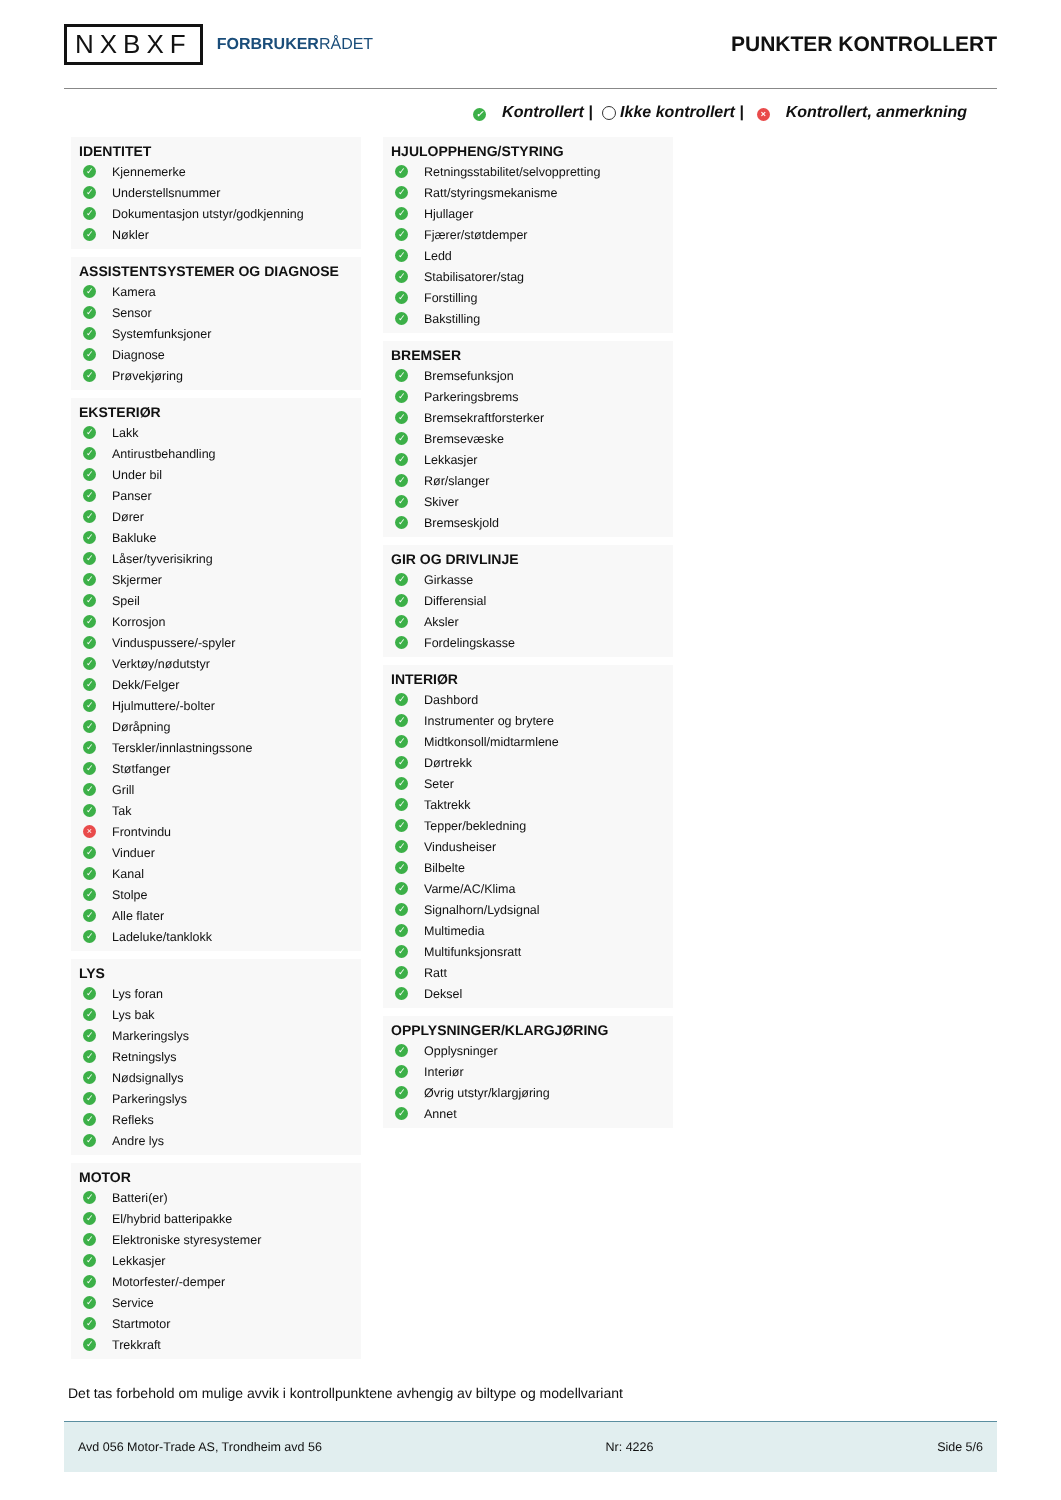NXBXF
FORBRUKERRÅDET
PUNKTER KONTROLLERT
✓ Kontrollert | Ikke kontrollert | × Kontrollert, anmerkning
IDENTITET
✓ Kjennemerke
✓ Understellsnummer
✓ Dokumentasjon utstyr/godkjenning
✓ Nøkler
ASSISTENTSYSTEMER OG DIAGNOSE
✓ Kamera
✓ Sensor
✓ Systemfunksjoner
✓ Diagnose
✓ Prøvekjøring
EKSTERIØR
✓ Lakk
✓ Antirustbehandling
✓ Under bil
✓ Panser
✓ Dører
✓ Bakluke
✓ Låser/tyverisikring
✓ Skjermer
✓ Speil
✓ Korrosjon
✓ Vinduspussere/-spyler
✓ Verktøy/nødutstyr
✓ Dekk/Felger
✓ Hjulmuttere/-bolter
✓ Døråpning
✓ Terskler/innlastningssone
✓ Støtfanger
✓ Grill
✓ Tak
× Frontvindu
✓ Vinduer
✓ Kanal
✓ Stolpe
✓ Alle flater
✓ Ladeluke/tanklokk
LYS
✓ Lys foran
✓ Lys bak
✓ Markeringslys
✓ Retningslys
✓ Nødsignallys
✓ Parkeringslys
✓ Refleks
✓ Andre lys
MOTOR
✓ Batteri(er)
✓ El/hybrid batteripakke
✓ Elektroniske styresystemer
✓ Lekkasjer
✓ Motorfester/-demper
✓ Service
✓ Startmotor
✓ Trekkraft
HJULOPPHENG/STYRING
✓ Retningsstabilitet/selvoppretting
✓ Ratt/styringsmekanisme
✓ Hjullager
✓ Fjærer/støtdemper
✓ Ledd
✓ Stabilisatorer/stag
✓ Forstilling
✓ Bakstilling
BREMSER
✓ Bremsefunksjon
✓ Parkeringsbrems
✓ Bremsekraftforsterker
✓ Bremsevæske
✓ Lekkasjer
✓ Rør/slanger
✓ Skiver
✓ Bremseskjold
GIR OG DRIVLINJE
✓ Girkasse
✓ Differensial
✓ Aksler
✓ Fordelingskasse
INTERIØR
✓ Dashbord
✓ Instrumenter og brytere
✓ Midtkonsoll/midtarmlene
✓ Dørtrekk
✓ Seter
✓ Taktrekk
✓ Tepper/bekledning
✓ Vindusheiser
✓ Bilbelte
✓ Varme/AC/Klima
✓ Signalhorn/Lydsignal
✓ Multimedia
✓ Multifunksjonsratt
✓ Ratt
✓ Deksel
OPPLYSNINGER/KLARGJØRING
✓ Opplysninger
✓ Interiør
✓ Øvrig utstyr/klargjøring
✓ Annet
Det tas forbehold om mulige avvik i kontrollpunktene avhengig av biltype og modellvariant
Avd 056 Motor-Trade AS, Trondheim avd 56 Nr: 4226 Side 5/6